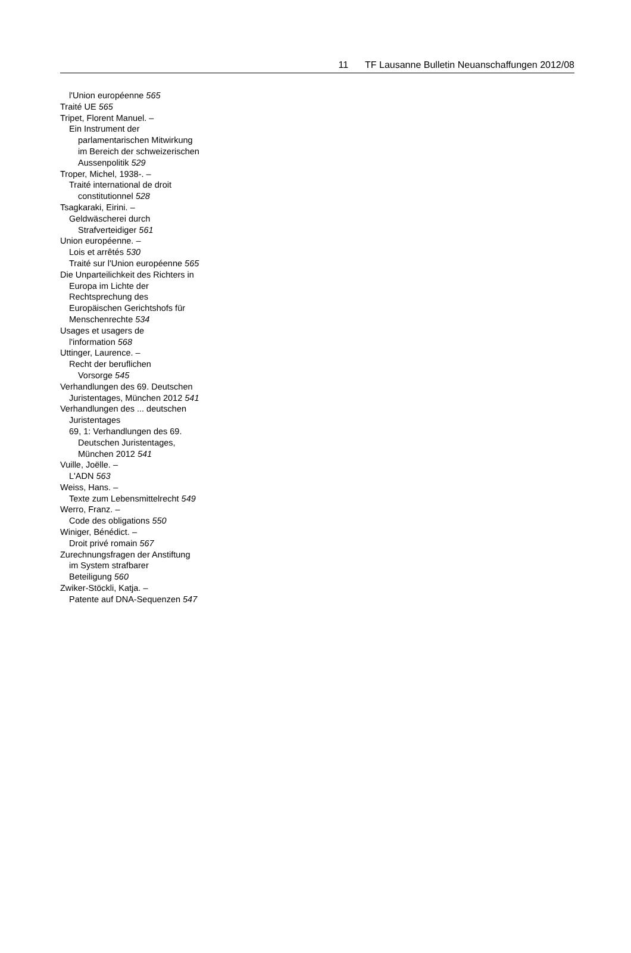11 TF Lausanne Bulletin Neuanschaffungen 2012/08
l'Union européenne 565
Traité UE 565
Tripet, Florent Manuel. –
Ein Instrument der
parlamentarischen Mitwirkung
im Bereich der schweizerischen
Aussenpolitik 529
Troper, Michel, 1938-. –
Traité international de droit
constitutionnel 528
Tsagkaraki, Eirini. –
Geldwäscherei durch
Strafverteidiger 561
Union européenne. –
Lois et arrêtés 530
Traité sur l'Union européenne 565
Die Unparteilichkeit des Richters in
Europa im Lichte der
Rechtsprechung des
Europäischen Gerichtshofs für
Menschenrechte 534
Usages et usagers de
l'information 568
Uttinger, Laurence. –
Recht der beruflichen
Vorsorge 545
Verhandlungen des 69. Deutschen
Juristentages, München 2012 541
Verhandlungen des ... deutschen
Juristentages
69, 1: Verhandlungen des 69.
Deutschen Juristentages,
München 2012 541
Vuille, Joëlle. –
L'ADN 563
Weiss, Hans. –
Texte zum Lebensmittelrecht 549
Werro, Franz. –
Code des obligations 550
Winiger, Bénédict. –
Droit privé romain 567
Zurechnungsfragen der Anstiftung
im System strafbarer
Beteiligung 560
Zwiker-Stöckli, Katja. –
Patente auf DNA-Sequenzen 547